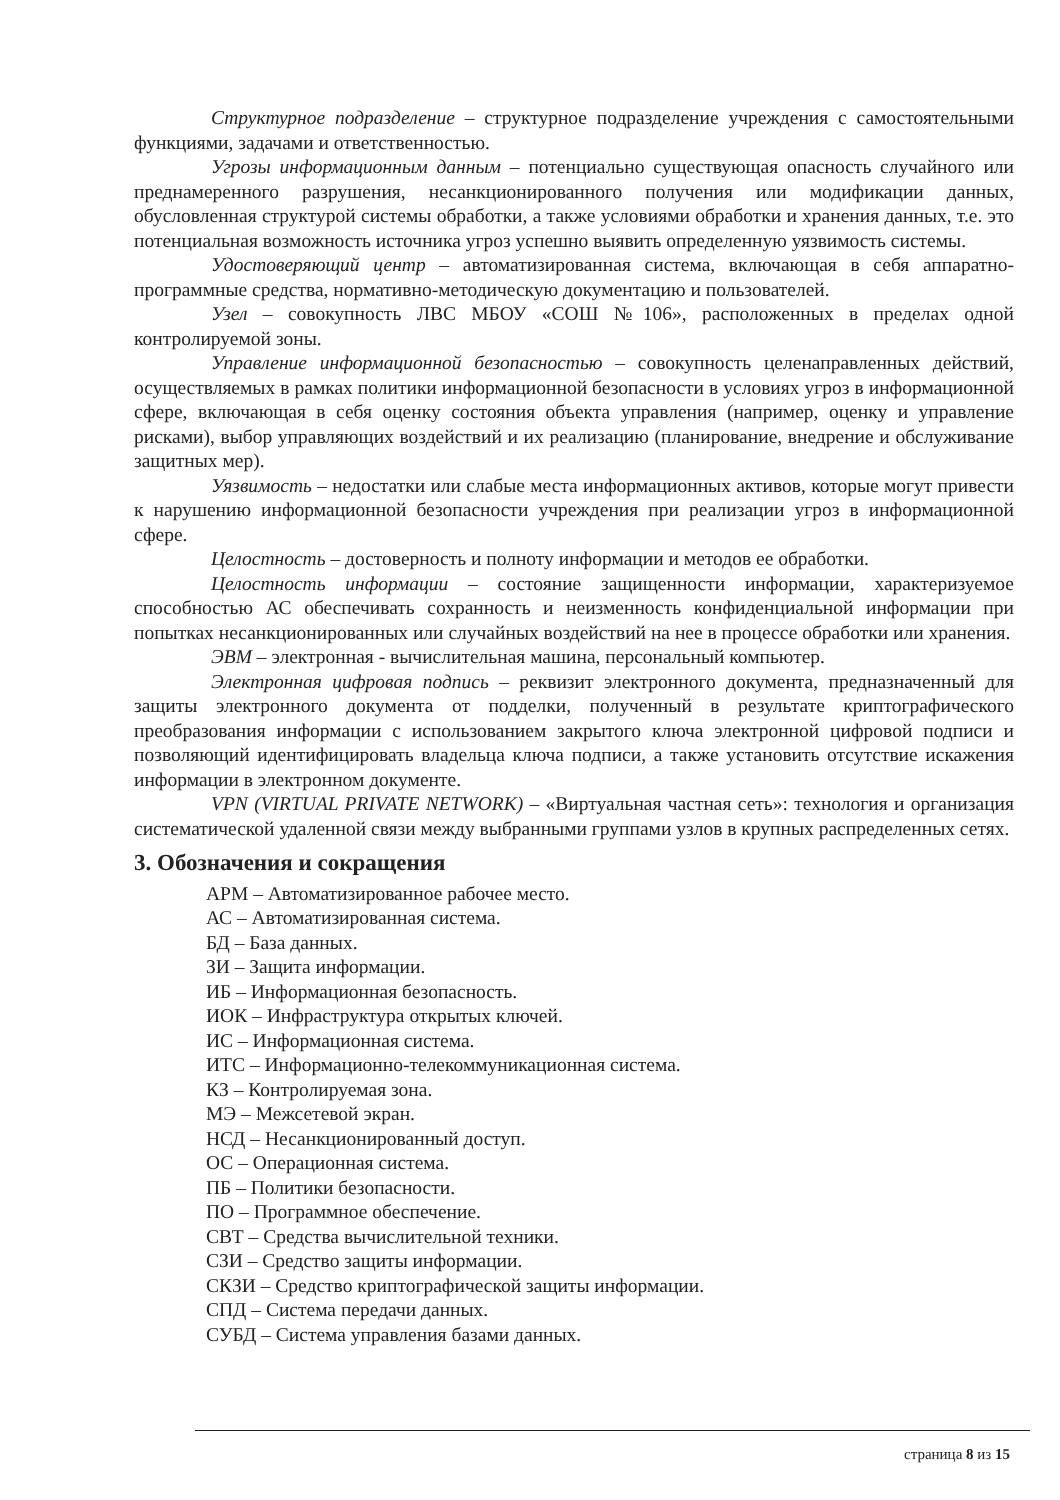Структурное подразделение – структурное подразделение учреждения с самостоятельными функциями, задачами и ответственностью.
Угрозы информационным данным – потенциально существующая опасность случайного или преднамеренного разрушения, несанкционированного получения или модификации данных, обусловленная структурой системы обработки, а также условиями обработки и хранения данных, т.е. это потенциальная возможность источника угроз успешно выявить определенную уязвимость системы.
Удостоверяющий центр – автоматизированная система, включающая в себя аппаратно-программные средства, нормативно-методическую документацию и пользователей.
Узел – совокупность ЛВС МБОУ «СОШ №106», расположенных в пределах одной контролируемой зоны.
Управление информационной безопасностью – совокупность целенаправленных действий, осуществляемых в рамках политики информационной безопасности в условиях угроз в информационной сфере, включающая в себя оценку состояния объекта управления (например, оценку и управление рисками), выбор управляющих воздействий и их реализацию (планирование, внедрение и обслуживание защитных мер).
Уязвимость – недостатки или слабые места информационных активов, которые могут привести к нарушению информационной безопасности учреждения при реализации угроз в информационной сфере.
Целостность – достоверность и полноту информации и методов ее обработки.
Целостность информации – состояние защищенности информации, характеризуемое способностью АС обеспечивать сохранность и неизменность конфиденциальной информации при попытках несанкционированных или случайных воздействий на нее в процессе обработки или хранения.
ЭВМ – электронная - вычислительная машина, персональный компьютер.
Электронная цифровая подпись – реквизит электронного документа, предназначенный для защиты электронного документа от подделки, полученный в результате криптографического преобразования информации с использованием закрытого ключа электронной цифровой подписи и позволяющий идентифицировать владельца ключа подписи, а также установить отсутствие искажения информации в электронном документе.
VPN (VIRTUAL PRIVATE NETWORK) – «Виртуальная частная сеть»: технология и организация систематической удаленной связи между выбранными группами узлов в крупных распределенных сетях.
3. Обозначения и сокращения
АРМ – Автоматизированное рабочее место.
АС – Автоматизированная система.
БД – База данных.
ЗИ – Защита информации.
ИБ – Информационная безопасность.
ИОК – Инфраструктура открытых ключей.
ИС – Информационная система.
ИТС – Информационно-телекоммуникационная система.
КЗ – Контролируемая зона.
МЭ – Межсетевой экран.
НСД – Несанкционированный доступ.
ОС – Операционная система.
ПБ – Политики безопасности.
ПО – Программное обеспечение.
СВТ – Средства вычислительной техники.
СЗИ – Средство защиты информации.
СКЗИ – Средство криптографической защиты информации.
СПД – Система передачи данных.
СУБД – Система управления базами данных.
страница 8 из 15